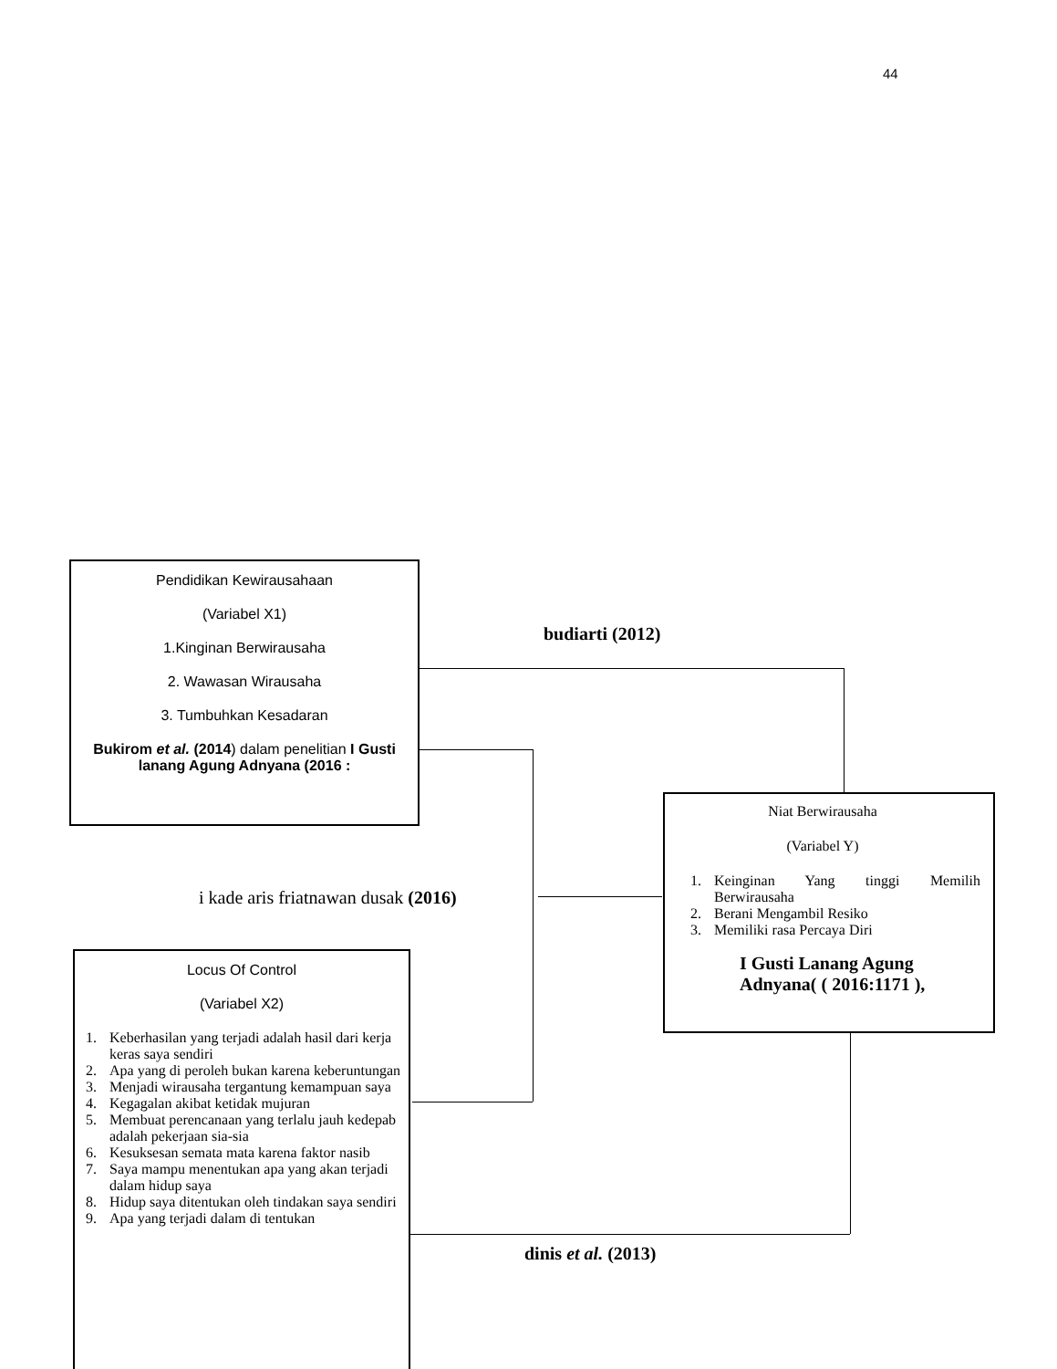44
Pendidikan Kewirausahaan
(Variabel X1)
1.Kinginan Berwirausaha
2. Wawasan Wirausaha
3. Tumbuhkan Kesadaran
Bukirom et al. (2014) dalam penelitian I Gusti lanang Agung Adnyana (2016 :
budiarti (2012)
i kade aris friatnawan dusak (2016)
Niat Berwirausaha
(Variabel Y)
1. Keinginan Yang tinggi Memilih Berwirausaha
2. Berani Mengambil Resiko
3. Memiliki rasa Percaya Diri
I Gusti Lanang Agung Adnyana( ( 2016:1171 ),
dinis et al. (2013)
Locus Of Control
(Variabel X2)
1. Keberhasilan yang terjadi adalah hasil dari kerja keras saya sendiri
2. Apa yang di peroleh bukan karena keberuntungan
3. Menjadi wirausaha tergantung kemampuan saya
4. Kegagalan akibat ketidak mujuran
5. Membuat perencanaan yang terlalu jauh kedepab adalah pekerjaan sia-sia
6. Kesuksesan semata mata karena faktor nasib
7. Saya mampu menentukan apa yang akan terjadi dalam hidup saya
8. Hidup saya ditentukan oleh tindakan saya sendiri
9. Apa yang terjadi dalam di tentukan